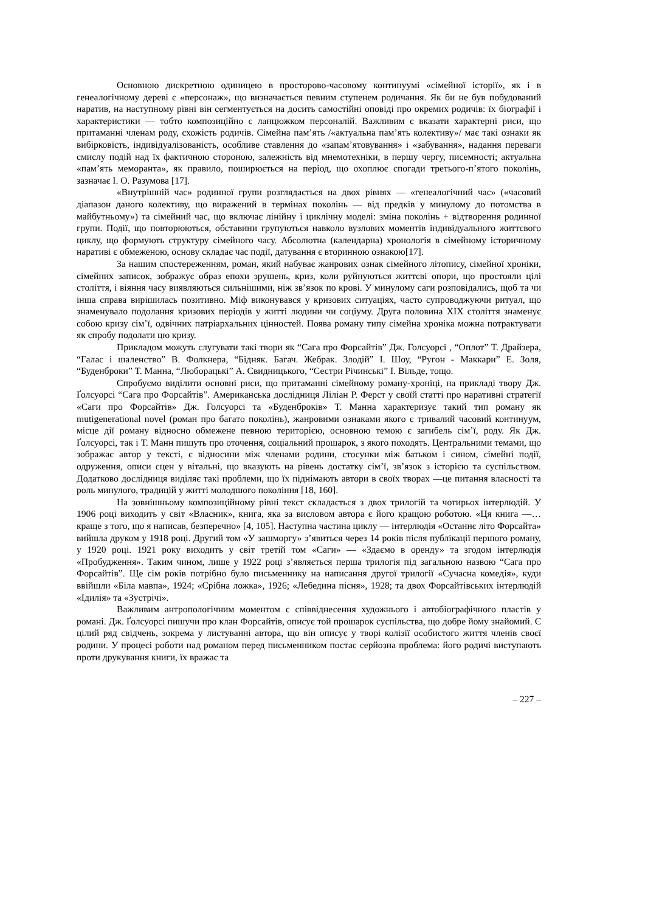Основною дискретною одиницею в просторово-часовому континуумі «сімейної історії», як і в генеалогічному дереві є «персонаж», що визначається певним ступенем родичання. Як би не був побудований наратив, на наступному рівні він сегментується на досить самостійні оповіді про окремих родичів: їх біографії і характеристики — тобто композиційно є ланцюжком персоналій. Важливим є вказати характерні риси, що притаманні членам роду, схожість родичів. Сімейна пам’ять /«актуальна пам’ять колективу»/ має такі ознаки як вибірковість, індивідуалізованість, особливе ставлення до «запам’ятовування» і «забування», надання переваги смислу подій над їх фактичною стороною, залежність від мнемотехніки, в першу чергу, писемності; актуальна «пам’ять меморанта», як правило, поширюється на період, що охоплює спогади третього-п’ятого поколінь, зазначає І. О. Разумова [17].
«Внутрішній час» родинної групи розглядається на двох рівнях — «генеалогічний час» («часовий діапазон даного колективу, що виражений в термінах поколінь — від предків у минулому до потомства в майбутньому») та сімейний час, що включає лінійну і циклічну моделі: зміна поколінь + відтворення родинної групи. Події, що повторюються, обставини групуються навколо вузлових моментів індивідуального життєвого циклу, що формують структуру сімейного часу. Абсолютна (календарна) хронологія в сімейному історичному наративі є обмеженою, основу складає час події, датування є вторинною ознакою[17].
За нашим спостереженням, роман, який набуває жанрових ознак сімейного літопису, сімейної хроніки, сімейних записок, зображує образ епохи зрушень, криз, коли руйнуються життєві опори, що простояли цілі століття, і віяння часу виявляються сильнішими, ніж зв’язок по крові. У минулому саги розповідались, щоб та чи інша справа вирішилась позитивно. Міф виконувався у кризових ситуаціях, часто супроводжуючи ритуал, що знаменувало подолання кризових періодів у житті людини чи соціуму. Друга половина ХІХ століття знаменує собою кризу сім’ї, одвічних патріархальних цінностей. Поява роману типу сімейна хроніка можна потрактувати як спробу подолати цю кризу.
Прикладом можуть слугувати такі твори як “Сага про Форсайтів” Дж. Голсуорсі , “Оплот” Т. Драйзера, “Галас і шаленство” В. Фолкнера, “Бідняк. Багач. Жебрак. Злодій” І. Шоу, “Ругон - Маккари” Е. Золя, “Буденброки” Т. Манна, “Люборацькі” А. Свидницького, “Сестри Річинські” І. Вільде, тощо.
Спробуємо виділити основні риси, що притаманні сімейному роману-хроніці, на прикладі твору Дж. Ґолсуорсі “Сага про Форсайтів”. Американська дослідниця Ліліан Р. Ферст у своїй статті про наративні стратегії «Саги про Форсайтів» Дж. Голсуорсі та «Буденброків» Т. Манна характеризує такий тип роману як mutigenerational novel (роман про багато поколінь), жанровими ознаками якого є тривалий часовий континуум, місце дії роману відносно обмежене певною територією, основною темою є загибель сім’ї, роду. Як Дж. Ґолсуорсі, так і Т. Манн пишуть про оточення, соціальний прошарок, з якого походять. Центральними темами, що зображає автор у тексті, є відносини між членами родини, стосунки між батьком і сином, сімейні події, одруження, описи сцен у вітальні, що вказують на рівень достатку сім’ї, зв’язок з історією та суспільством. Додатково дослідниця виділяє такі проблеми, що їх піднімають автори в своїх творах —це питання власності та роль минулого, традицій у житті молодшого покоління [18, 160].
На зовнішньому композиційному рівні текст складається з двох трилогій та чотирьох інтерлюдій. У 1906 році виходить у світ «Власник», книга, яка за висловом автора є його кращою роботою. «Ця книга —…краще з того, що я написав, безперечно» [4, 105]. Наступна частина циклу — інтерлюдія «Останнє літо Форсайта» вийшла друком у 1918 році. Другий том «У зашморгу» з’явиться через 14 років після публікації першого роману, у 1920 році. 1921 року виходить у світ третій том «Саги» — «Здаємо в оренду» та згодом інтерлюдія «Пробудження». Таким чином, лише у 1922 році з’являється перша трилогія під загальною назвою “Сага про Форсайтів”. Ще сім років потрібно було письменнику на написання другої трилогії «Сучасна комедія», куди ввійшли «Біла мавпа», 1924; «Срібна ложка», 1926; «Лебедина пісня», 1928; та двох Форсайтівських інтерлюдій «Ідилія» та «Зустрічі».
Важливим антропологічним моментом є співвіднесення художнього і автобіографічного пластів у романі. Дж. Ґолсуорсі пишучи про клан Форсайтів, описує той прошарок суспільства, що добре йому знайомий. Є цілий ряд свідчень, зокрема у листуванні автора, що він описує у творі колізії особистого життя членів своєї родини. У процесі роботи над романом перед письменником постає серйозна проблема: його родичі виступають проти друкування книги, їх вражає та
– 227 –